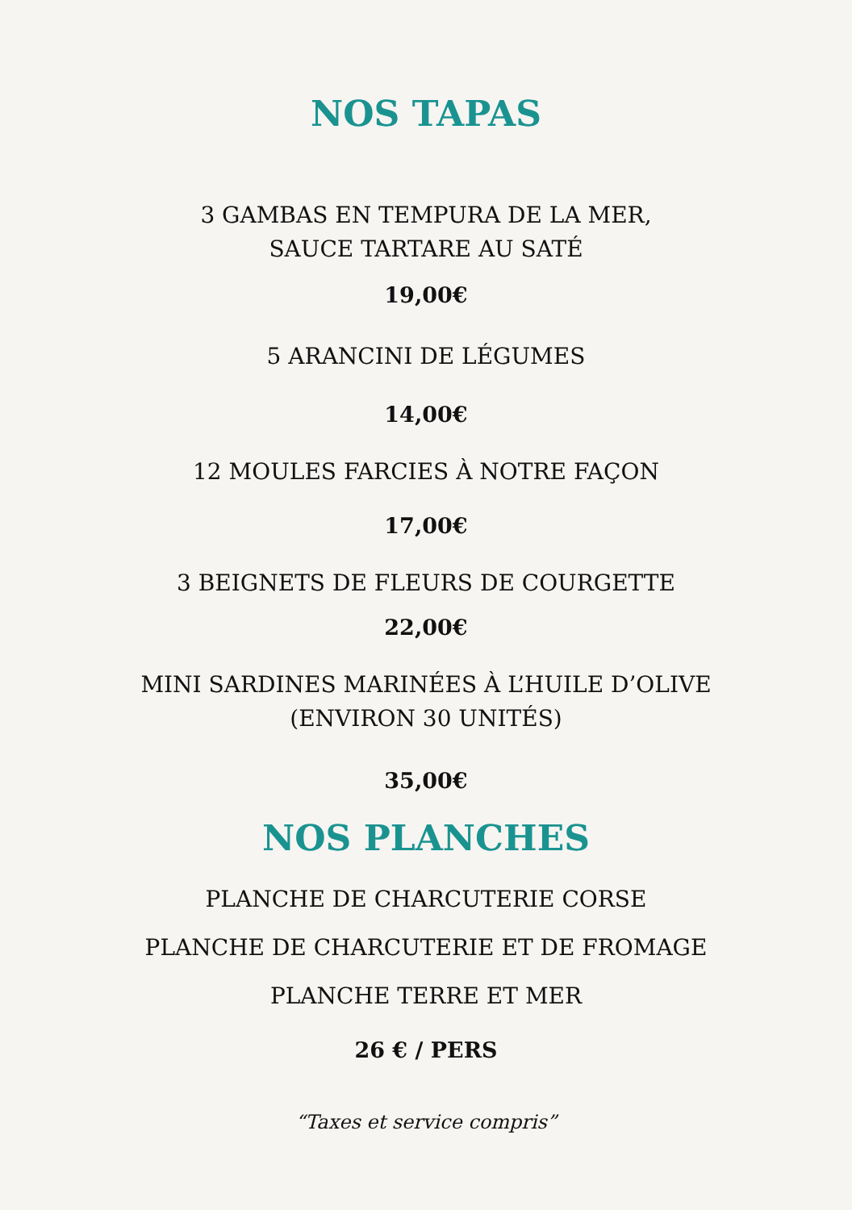NOS TAPAS
3 GAMBAS EN TEMPURA DE LA MER,
SAUCE TARTARE AU SATÉ
19,00€
5 ARANCINI DE LÉGUMES
14,00€
12 MOULES FARCIES À NOTRE FAÇON
17,00€
3 BEIGNETS DE FLEURS DE COURGETTE
22,00€
MINI SARDINES MARINÉES À L’HUILE D’OLIVE
(ENVIRON 30 UNITÉS)
35,00€
NOS PLANCHES
PLANCHE DE CHARCUTERIE CORSE
PLANCHE DE CHARCUTERIE ET DE FROMAGE
PLANCHE TERRE ET MER
26 € / PERS
“Taxes et service compris”